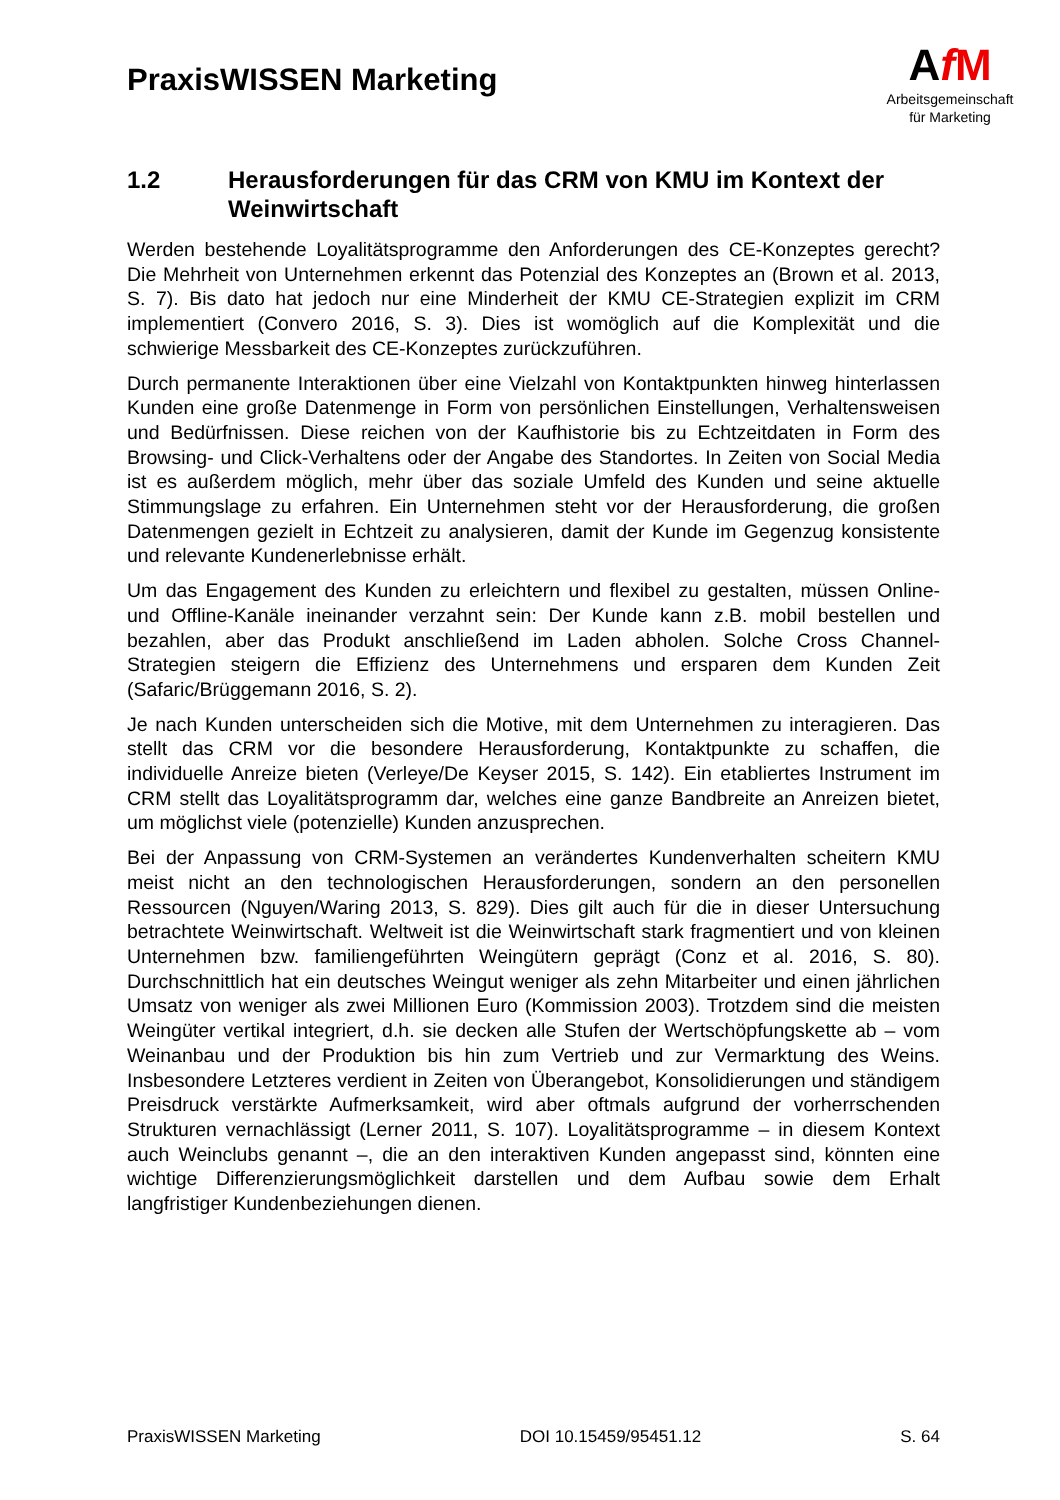PraxisWISSEN Marketing
AfM
Arbeitsgemeinschaft
für Marketing
1.2 Herausforderungen für das CRM von KMU im Kontext der Weinwirtschaft
Werden bestehende Loyalitätsprogramme den Anforderungen des CE-Konzeptes gerecht? Die Mehrheit von Unternehmen erkennt das Potenzial des Konzeptes an (Brown et al. 2013, S. 7). Bis dato hat jedoch nur eine Minderheit der KMU CE-Strategien explizit im CRM implementiert (Convero 2016, S. 3). Dies ist womöglich auf die Komplexität und die schwierige Messbarkeit des CE-Konzeptes zurückzuführen.
Durch permanente Interaktionen über eine Vielzahl von Kontaktpunkten hinweg hinterlassen Kunden eine große Datenmenge in Form von persönlichen Einstellungen, Verhaltensweisen und Bedürfnissen. Diese reichen von der Kaufhistorie bis zu Echtzeitdaten in Form des Browsing- und Click-Verhaltens oder der Angabe des Standortes. In Zeiten von Social Media ist es außerdem möglich, mehr über das soziale Umfeld des Kunden und seine aktuelle Stimmungslage zu erfahren. Ein Unternehmen steht vor der Herausforderung, die großen Datenmengen gezielt in Echtzeit zu analysieren, damit der Kunde im Gegenzug konsistente und relevante Kundenerlebnisse erhält.
Um das Engagement des Kunden zu erleichtern und flexibel zu gestalten, müssen Online- und Offline-Kanäle ineinander verzahnt sein: Der Kunde kann z.B. mobil bestellen und bezahlen, aber das Produkt anschließend im Laden abholen. Solche Cross Channel-Strategien steigern die Effizienz des Unternehmens und ersparen dem Kunden Zeit (Safaric/Brüggemann 2016, S. 2).
Je nach Kunden unterscheiden sich die Motive, mit dem Unternehmen zu interagieren. Das stellt das CRM vor die besondere Herausforderung, Kontaktpunkte zu schaffen, die individuelle Anreize bieten (Verleye/De Keyser 2015, S. 142). Ein etabliertes Instrument im CRM stellt das Loyalitätsprogramm dar, welches eine ganze Bandbreite an Anreizen bietet, um möglichst viele (potenzielle) Kunden anzusprechen.
Bei der Anpassung von CRM-Systemen an verändertes Kundenverhalten scheitern KMU meist nicht an den technologischen Herausforderungen, sondern an den personellen Ressourcen (Nguyen/Waring 2013, S. 829). Dies gilt auch für die in dieser Untersuchung betrachtete Weinwirtschaft. Weltweit ist die Weinwirtschaft stark fragmentiert und von kleinen Unternehmen bzw. familiengeführten Weingütern geprägt (Conz et al. 2016, S. 80). Durchschnittlich hat ein deutsches Weingut weniger als zehn Mitarbeiter und einen jährlichen Umsatz von weniger als zwei Millionen Euro (Kommission 2003). Trotzdem sind die meisten Weingüter vertikal integriert, d.h. sie decken alle Stufen der Wertschöpfungskette ab – vom Weinanbau und der Produktion bis hin zum Vertrieb und zur Vermarktung des Weins. Insbesondere Letzteres verdient in Zeiten von Überangebot, Konsolidierungen und ständigem Preisdruck verstärkte Aufmerksamkeit, wird aber oftmals aufgrund der vorherrschenden Strukturen vernachlässigt (Lerner 2011, S. 107). Loyalitätsprogramme – in diesem Kontext auch Weinclubs genannt –, die an den interaktiven Kunden angepasst sind, könnten eine wichtige Differenzierungsmöglichkeit darstellen und dem Aufbau sowie dem Erhalt langfristiger Kundenbeziehungen dienen.
PraxisWISSEN Marketing DOI 10.15459/95451.12 S. 64